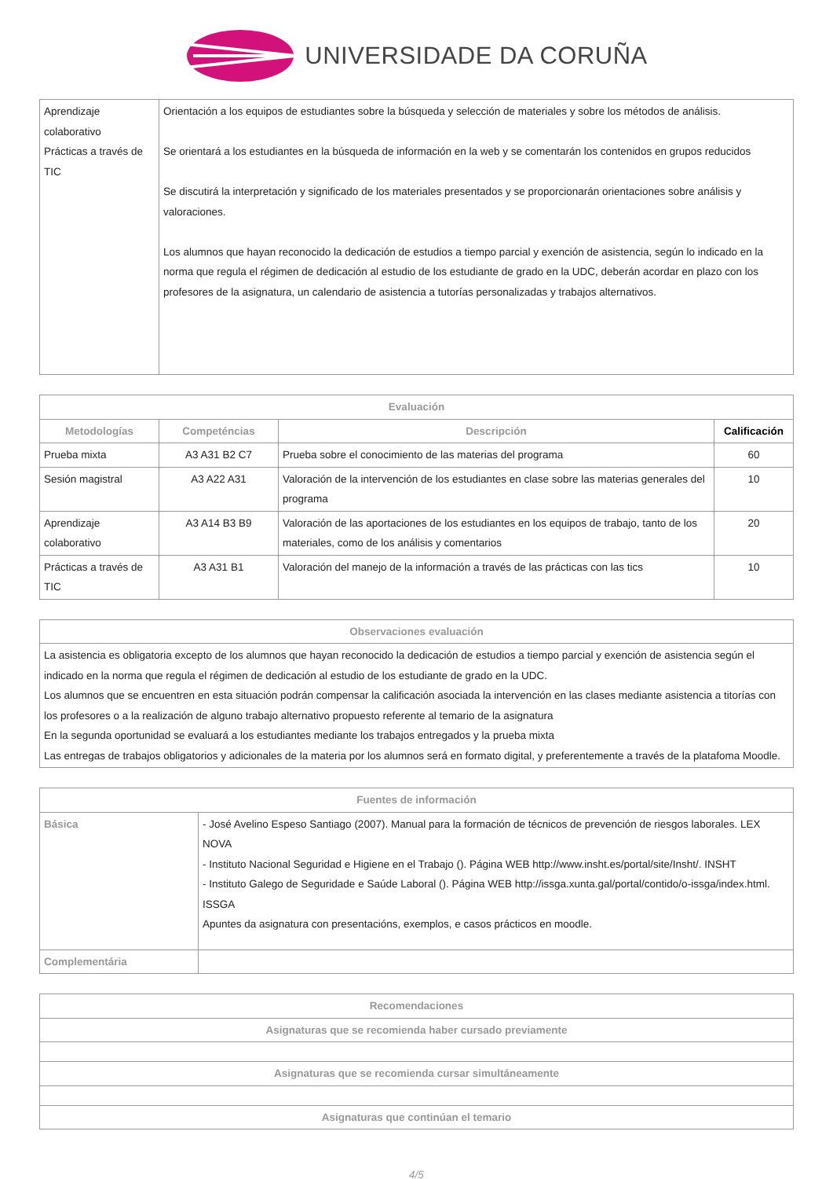UNIVERSIDADE DA CORUÑA
| Aprendizaje colaborativo Prácticas a través de TIC | Orientación a los equipos de estudiantes sobre la búsqueda y selección de materiales y sobre los métodos de análisis. Se orientará a los estudiantes en la búsqueda de información en la web y se comentarán los contenidos en grupos reducidos Se discutirá la interpretación y significado de los materiales presentados y se proporcionarán orientaciones sobre análisis y valoraciones. Los alumnos que hayan reconocido la dedicación de estudios a tiempo parcial y exención de asistencia, según lo indicado en la norma que regula el régimen de dedicación al estudio de los estudiante de grado en la UDC, deberán acordar en plazo con los profesores de la asignatura, un calendario de asistencia a tutorías personalizadas y trabajos alternativos. |
| Evaluación | | | |
| --- | --- | --- | --- |
| Metodologías | Competéncias | Descripción | Calificación |
| Prueba mixta | A3 A31 B2 C7 | Prueba sobre el conocimiento de las materias del programa | 60 |
| Sesión magistral | A3 A22 A31 | Valoración de la intervención de los estudiantes en clase sobre las materias generales del programa | 10 |
| Aprendizaje colaborativo | A3 A14 B3 B9 | Valoración de las aportaciones de los estudiantes en los equipos de trabajo, tanto de los materiales, como de los análisis y comentarios | 20 |
| Prácticas a través de TIC | A3 A31 B1 | Valoración del manejo de la información a través de las prácticas con las tics | 10 |
| Observaciones evaluación |
| --- |
| La asistencia es obligatoria excepto de los alumnos que hayan reconocido la dedicación de estudios a tiempo parcial y exención de asistencia según el indicado en la norma que regula el régimen de dedicación al estudio de los estudiante de grado en la UDC. Los alumnos que se encuentren en esta situación podrán compensar la calificación asociada la intervención en las clases mediante asistencia a titorías con los profesores o a la realización de alguno trabajo alternativo propuesto referente al temario de la asignatura En la segunda oportunidad se evaluará a los estudiantes mediante los trabajos entregados y la prueba mixta Las entregas de trabajos obligatorios y adicionales de la materia por los alumnos será en formato digital, y preferentemente a través de la platafoma Moodle. |
| Fuentes de información | |
| --- | --- |
| Básica | - José Avelino Espeso Santiago (2007). Manual para la formación de técnicos de prevención de riesgos laborales. LEX NOVA - Instituto Nacional Seguridad e Higiene en el Trabajo (). Página WEB http://www.insht.es/portal/site/Insht/. INSHT - Instituto Galego de Seguridade e Saúde Laboral (). Página WEB http://issga.xunta.gal/portal/contido/o-issga/index.html. ISSGA Apuntes da asignatura con presentacións, exemplos, e casos prácticos en moodle. |
| Complementária | |
| Recomendaciones |
| --- |
| Asignaturas que se recomienda haber cursado previamente |
| Asignaturas que se recomienda cursar simultáneamente |
| Asignaturas que continúan el temario |
4/5